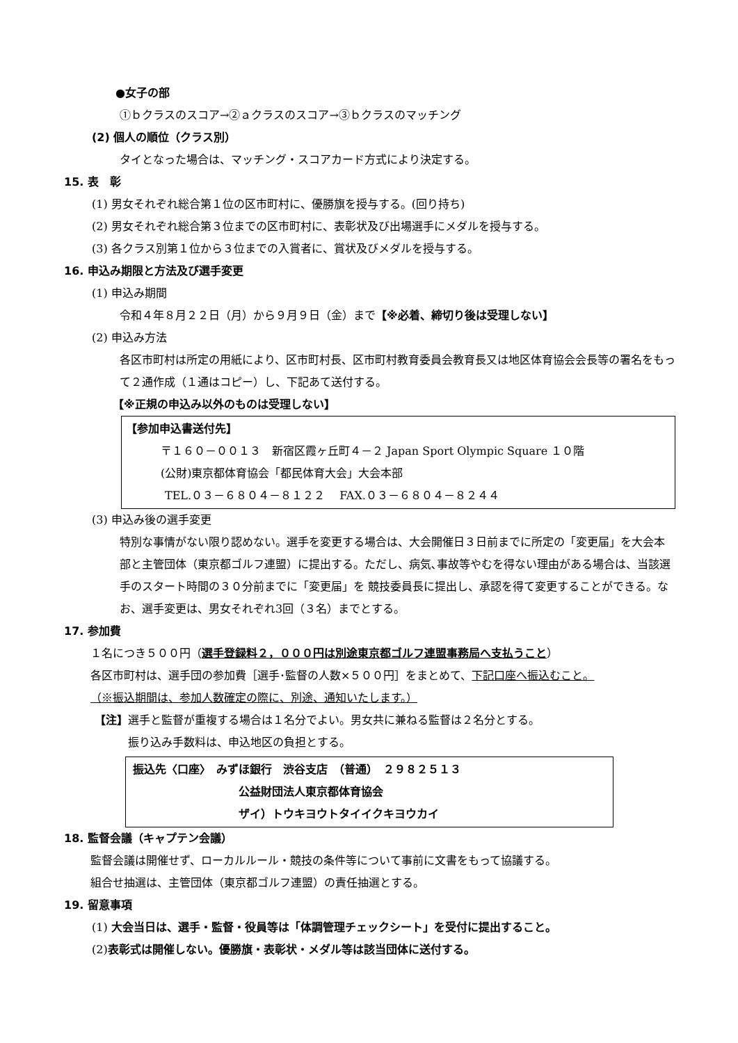●女子の部
①ｂクラスのスコア→②ａクラスのスコア→③ｂクラスのマッチング
(2) 個人の順位（クラス別）
タイとなった場合は、マッチング・スコアカード方式により決定する。
15. 表　彰
(1) 男女それぞれ総合第１位の区市町村に、優勝旗を授与する。(回り持ち)
(2) 男女それぞれ総合第３位までの区市町村に、表彰状及び出場選手にメダルを授与する。
(3) 各クラス別第１位から３位までの入賞者に、賞状及びメダルを授与する。
16. 申込み期限と方法及び選手変更
(1) 申込み期間
令和４年８月２２日（月）から９月９日（金）まで【※必着、締切り後は受理しない】
(2) 申込み方法
各区市町村は所定の用紙により、区市町村長、区市町村教育委員会教育長又は地区体育協会会長等の署名をもって２通作成（１通はコピー）し、下記あて送付する。
【※正規の申込み以外のものは受理しない】
【参加申込書送付先】
〒１６０－００１３　新宿区霞ヶ丘町４－２ Japan Sport Olympic Square １０階
(公財)東京都体育協会「都民体育大会」大会本部
TEL.０３－６８０４－８１２２　 FAX.０３－６８０４－８２４４
(3) 申込み後の選手変更
特別な事情がない限り認めない。選手を変更する場合は、大会開催日３日前までに所定の「変更届」を大会本部と主管団体（東京都ゴルフ連盟）に提出する。ただし、病気､事故等やむを得ない理由がある場合は、当該選手のスタート時間の３０分前までに「変更届」を 競技委員長に提出し、承認を得て変更することができる。なお、選手変更は、男女それぞれ3回（３名）までとする。
17. 参加費
１名につき５００円（選手登録料２，０００円は別途東京都ゴルフ連盟事務局へ支払うこと）
各区市町村は、選手団の参加費［選手･監督の人数×５００円］をまとめて、下記口座へ振込むこと。
（※振込期間は、参加人数確定の際に、別途、通知いたします。）
【注】選手と監督が重複する場合は１名分でよい。男女共に兼ねる監督は２名分とする。
振り込み手数料は、申込地区の負担とする。
振込先〈口座〉　みずほ銀行　渋谷支店　（普通）　２９８２５１３
公益財団法人東京都体育協会
ザイ）トウキヨウトタイイクキヨウカイ
18. 監督会議（キャプテン会議）
監督会議は開催せず、ローカルルール・競技の条件等について事前に文書をもって協議する。
組合せ抽選は、主管団体（東京都ゴルフ連盟）の責任抽選とする。
19. 留意事項
(1) 大会当日は、選手・監督・役員等は「体調管理チェックシート」を受付に提出すること。
(2)表彰式は開催しない。優勝旗・表彰状・メダル等は該当団体に送付する。